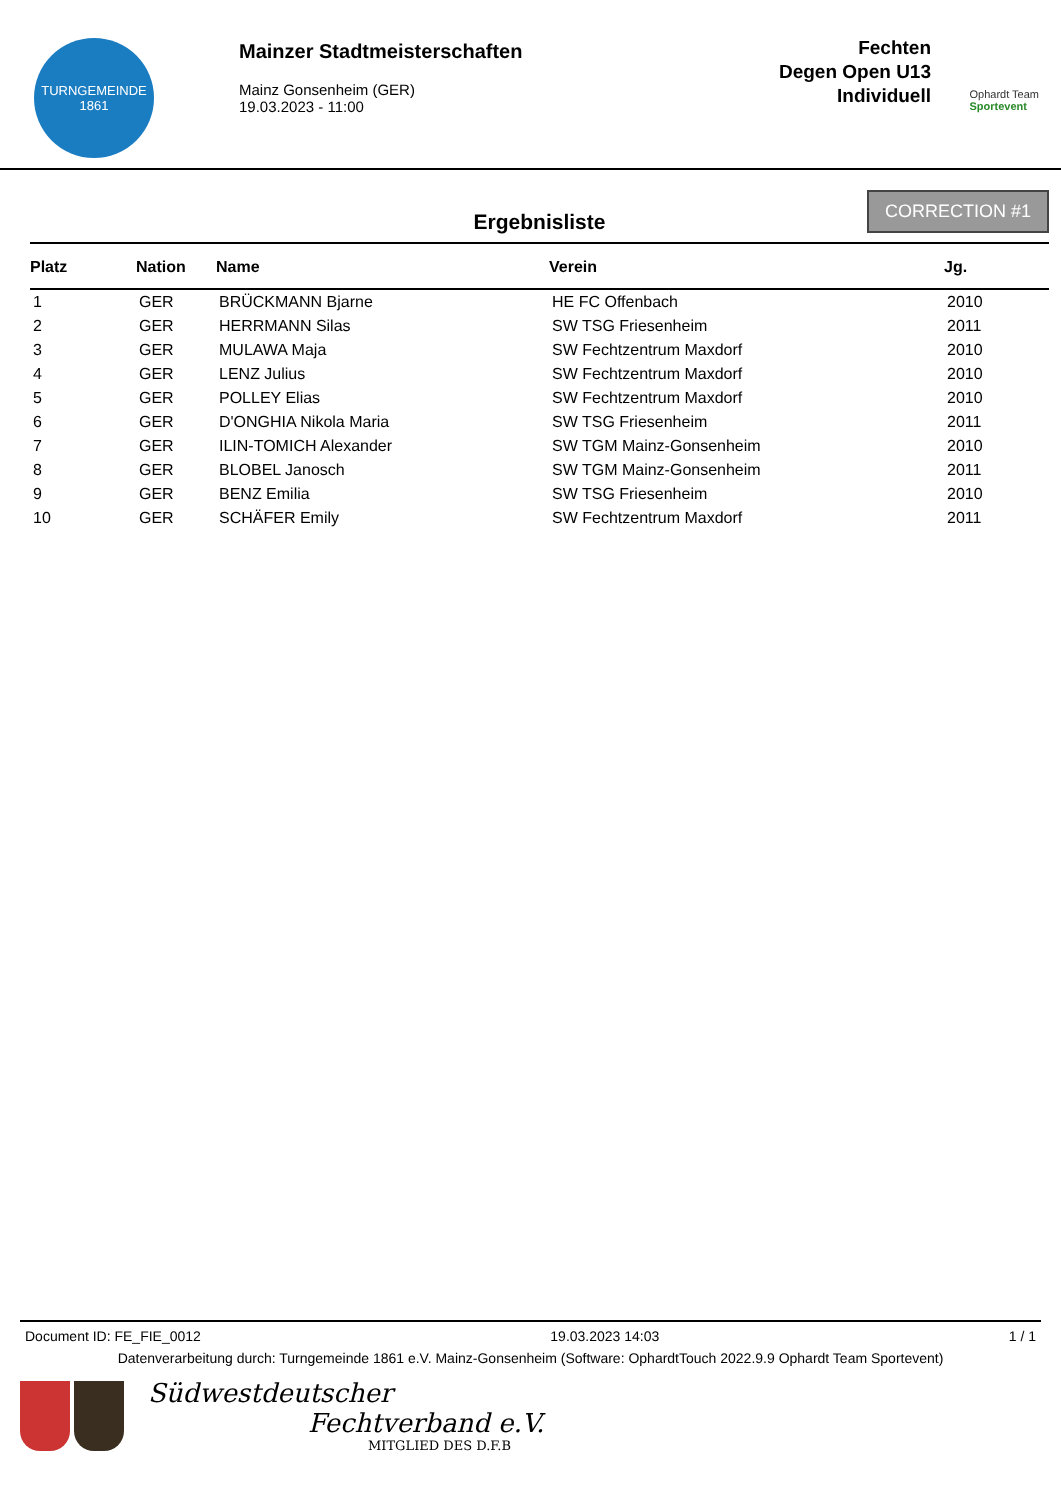TURNGEMEINDE
1861
Mainzer Stadtmeisterschaften
Mainz Gonsenheim (GER)
19.03.2023 - 11:00
Fechten
Degen Open U13
Individuell
Ophardt Team
Sportevent
Ergebnisliste
CORRECTION #1
| Platz | Nation | Name | Verein | Jg. |
| --- | --- | --- | --- | --- |
| 1 | GER | BRÜCKMANN Bjarne | HE FC Offenbach | 2010 |
| 2 | GER | HERRMANN Silas | SW TSG Friesenheim | 2011 |
| 3 | GER | MULAWA Maja | SW Fechtzentrum Maxdorf | 2010 |
| 4 | GER | LENZ Julius | SW Fechtzentrum Maxdorf | 2010 |
| 5 | GER | POLLEY Elias | SW Fechtzentrum Maxdorf | 2010 |
| 6 | GER | D'ONGHIA Nikola Maria | SW TSG Friesenheim | 2011 |
| 7 | GER | ILIN-TOMICH Alexander | SW TGM Mainz-Gonsenheim | 2010 |
| 8 | GER | BLOBEL Janosch | SW TGM Mainz-Gonsenheim | 2011 |
| 9 | GER | BENZ Emilia | SW TSG Friesenheim | 2010 |
| 10 | GER | SCHÄFER Emily | SW Fechtzentrum Maxdorf | 2011 |
Document ID: FE_FIE_0012 19.03.2023 14:03 1 / 1
Datenverarbeitung durch: Turngemeinde 1861 e.V. Mainz-Gonsenheim (Software: OphardtTouch 2022.9.9 Ophardt Team Sportevent)
Südwestdeutscher
Fechtverband e.V.
MITGLIED DES D.F.B